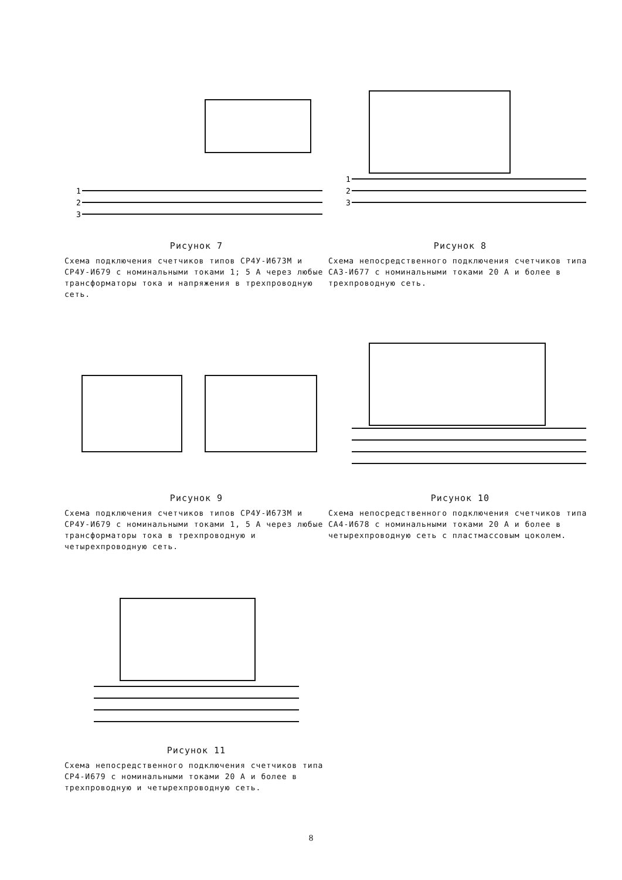1
2
3
Рисунок 7
Схема подключения счетчиков типов СР4У-И673М и СР4У-И679 с номинальными токами 1; 5 А через любые трансформаторы тока и напряжения в трехпроводную сеть.
1
2
3
Рисунок 8
Схема непосредственного подключения счетчиков типа СА3-И677 с номинальными токами 20 А и более в трехпроводную сеть.
Рисунок 9
Схема подключения счетчиков типов СР4У-И673М и СР4У-И679 с номинальными токами 1, 5 А через любые трансформаторы тока в трехпроводную и четырехпроводную сеть.
Рисунок 10
Схема непосредственного подключения счетчиков типа СА4-И678 с номинальными токами 20 А и более в четырехпроводную сеть с пластмассовым цоколем.
Рисунок 11
Схема непосредственного подключения счетчиков типа СР4-И679 с номинальными токами 20 А и более в трехпроводную и четырехпроводную сеть.
8